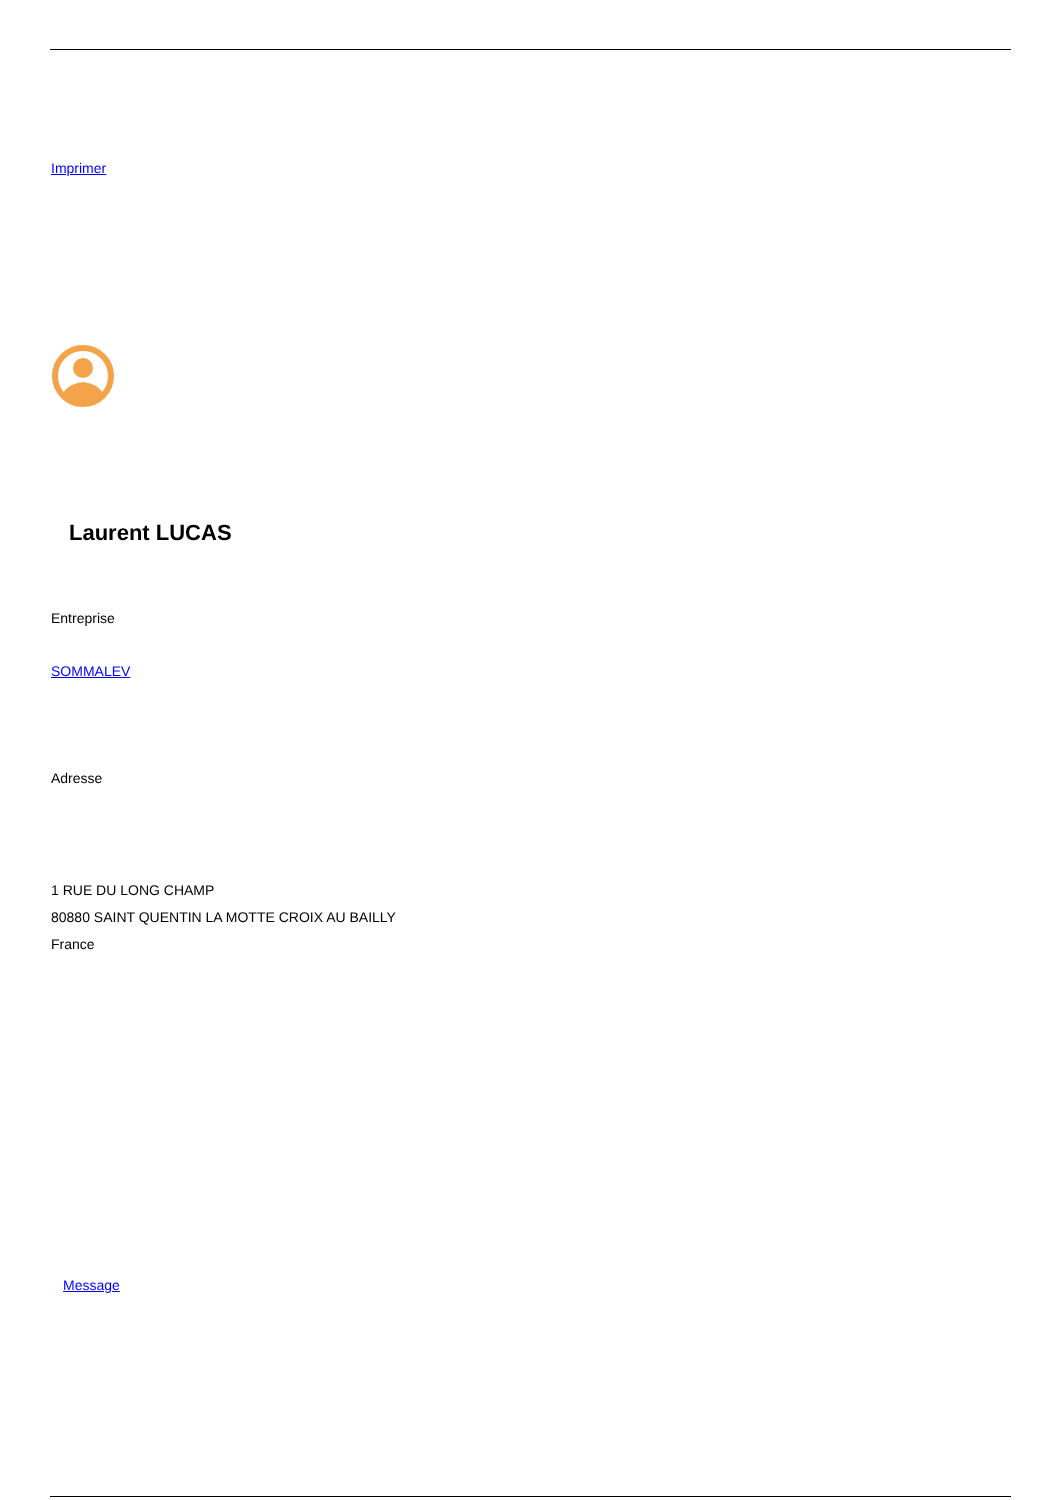Imprimer
Laurent LUCAS
Entreprise
SOMMALEV
Adresse
1 RUE DU LONG CHAMP
80880 SAINT QUENTIN LA MOTTE CROIX AU BAILLY
France
Message